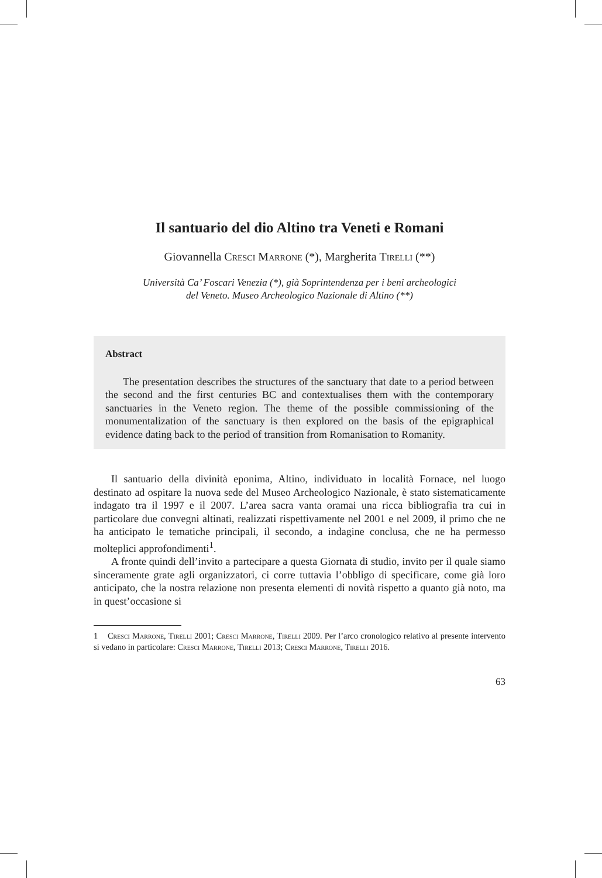Il santuario del dio Altino tra Veneti e Romani
Giovannella Cresci Marrone (*), Margherita Tirelli (**)
Università Ca’ Foscari Venezia (*), già Soprintendenza per i beni archeologici
del Veneto. Museo Archeologico Nazionale di Altino (**)
Abstract
The presentation describes the structures of the sanctuary that date to a period between the second and the first centuries BC and contextualises them with the contemporary sanctuaries in the Veneto region. The theme of the possible commissioning of the monumentalization of the sanctuary is then explored on the basis of the epigraphical evidence dating back to the period of transition from Romanisation to Romanity.
Il santuario della divinità eponima, Altino, individuato in località Fornace, nel luogo destinato ad ospitare la nuova sede del Museo Archeologico Nazionale, è stato sistematicamente indagato tra il 1997 e il 2007. L’area sacra vanta oramai una ricca bibliografia tra cui in particolare due convegni altinati, realizzati rispettivamente nel 2001 e nel 2009, il primo che ne ha anticipato le tematiche principali, il secondo, a indagine conclusa, che ne ha permesso molteplici approfondimenti<sup>1</sup>.
A fronte quindi dell’invito a partecipare a questa Giornata di studio, invito per il quale siamo sinceramente grate agli organizzatori, ci corre tuttavia l’obbligo di specificare, come già loro anticipato, che la nostra relazione non presenta elementi di novità rispetto a quanto già noto, ma in quest’occasione si
1 Cresci Marrone, Tirelli 2001; Cresci Marrone, Tirelli 2009. Per l’arco cronologico relativo al presente intervento si vedano in particolare: Cresci Marrone, Tirelli 2013; Cresci Marrone, Tirelli 2016.
63